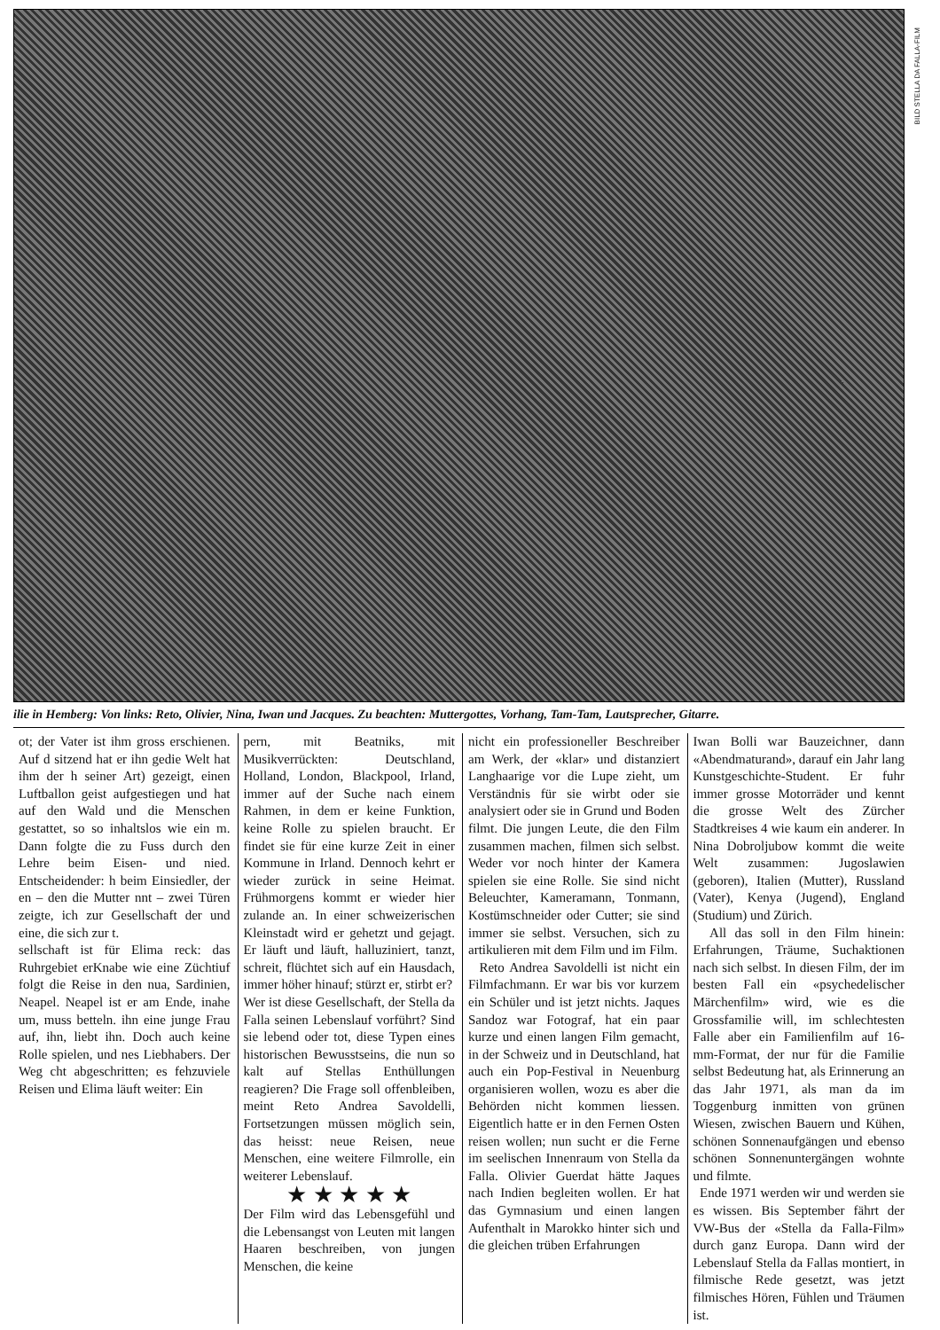BILD STELLA DA FALLA-FILM
ilie in Hemberg: Von links: Reto, Olivier, Nina, Iwan und Jacques. Zu beachten: Muttergottes, Vorhang, Tam-Tam, Lautsprecher, Gitarre.
ot; der Vater ist ihm gross erschienen. Auf d sitzend hat er ihn gedie Welt hat ihm der h seiner Art) gezeigt, einen Luftballon geist aufgestiegen und hat auf den Wald und die Menschen gestattet, so so inhaltslos wie ein m. Dann folgte die zu Fuss durch den Lehre beim Eisen- und nied. Entscheidender: h beim Einsiedler, der en – den die Mutter nnt – zwei Türen zeigte, ich zur Gesellschaft der und eine, die sich zur t.
sellschaft ist für Elima reck: das Ruhrgebiet erKnabe wie eine Züchtiuf folgt die Reise in den nua, Sardinien, Neapel. Neapel ist er am Ende, inahe um, muss betteln. ihn eine junge Frau auf, ihn, liebt ihn. Doch auch keine Rolle spielen, und nes Liebhabers. Der Weg cht abgeschritten; es fehzuviele Reisen und Elima läuft weiter: Ein
pern, mit Beatniks, mit Musikverrückten: Deutschland, Holland, London, Blackpool, Irland, immer auf der Suche nach einem Rahmen, in dem er keine Funktion, keine Rolle zu spielen braucht. Er findet sie für eine kurze Zeit in einer Kommune in Irland. Dennoch kehrt er wieder zurück in seine Heimat. Frühmorgens kommt er wieder hier zulande an. In einer schweizerischen Kleinstadt wird er gehetzt und gejagt. Er läuft und läuft, halluziniert, tanzt, schreit, flüchtet sich auf ein Hausdach, immer höher hinauf; stürzt er, stirbt er?
Wer ist diese Gesellschaft, der Stella da Falla seinen Lebenslauf vorführt? Sind sie lebend oder tot, diese Typen eines historischen Bewusstseins, die nun so kalt auf Stellas Enthüllungen reagieren? Die Frage soll offenbleiben, meint Reto Andrea Savoldelli, Fortsetzungen müssen möglich sein, das heisst: neue Reisen, neue Menschen, eine weitere Filmrolle, ein weiterer Lebenslauf.
★ ★ ★ ★ ★
Der Film wird das Lebensgefühl und die Lebensangst von Leuten mit langen Haaren beschreiben, von jungen Menschen, die keine
nicht ein professioneller Beschreiber am Werk, der «klar» und distanziert Langhaarige vor die Lupe zieht, um Verständnis für sie wirbt oder sie analysiert oder sie in Grund und Boden filmt. Die jungen Leute, die den Film zusammen machen, filmen sich selbst. Weder vor noch hinter der Kamera spielen sie eine Rolle. Sie sind nicht Beleuchter, Kameramann, Tonmann, Kostümschneider oder Cutter; sie sind immer sie selbst. Versuchen, sich zu artikulieren mit dem Film und im Film.
Reto Andrea Savoldelli ist nicht ein Filmfachmann. Er war bis vor kurzem ein Schüler und ist jetzt nichts. Jaques Sandoz war Fotograf, hat ein paar kurze und einen langen Film gemacht, in der Schweiz und in Deutschland, hat auch ein Pop-Festival in Neuenburg organisieren wollen, wozu es aber die Behörden nicht kommen liessen. Eigentlich hatte er in den Fernen Osten reisen wollen; nun sucht er die Ferne im seelischen Innenraum von Stella da Falla. Olivier Guerdat hätte Jaques nach Indien begleiten wollen. Er hat das Gymnasium und einen langen Aufenthalt in Marokko hinter sich und die gleichen trüben Erfahrungen
Iwan Bolli war Bauzeichner, dann «Abendmaturand», darauf ein Jahr lang Kunstgeschichte-Student. Er fuhr immer grosse Motorräder und kennt die grosse Welt des Zürcher Stadtkreises 4 wie kaum ein anderer. In Nina Dobroljubow kommt die weite Welt zusammen: Jugoslawien (geboren), Italien (Mutter), Russland (Vater), Kenya (Jugend), England (Studium) und Zürich.
All das soll in den Film hinein: Erfahrungen, Träume, Suchaktionen nach sich selbst. In diesen Film, der im besten Fall ein «psychedelischer Märchenfilm» wird, wie es die Grossfamilie will, im schlechtesten Falle aber ein Familienfilm auf 16-mm-Format, der nur für die Familie selbst Bedeutung hat, als Erinnerung an das Jahr 1971, als man da im Toggenburg inmitten von grünen Wiesen, zwischen Bauern und Kühen, schönen Sonnenaufgängen und ebenso schönen Sonnenuntergängen wohnte und filmte.
Ende 1971 werden wir und werden sie es wissen. Bis September fährt der VW-Bus der «Stella da Falla-Film» durch ganz Europa. Dann wird der Lebenslauf Stella da Fallas montiert, in filmische Rede gesetzt, was jetzt filmisches Hören, Fühlen und Träumen ist.